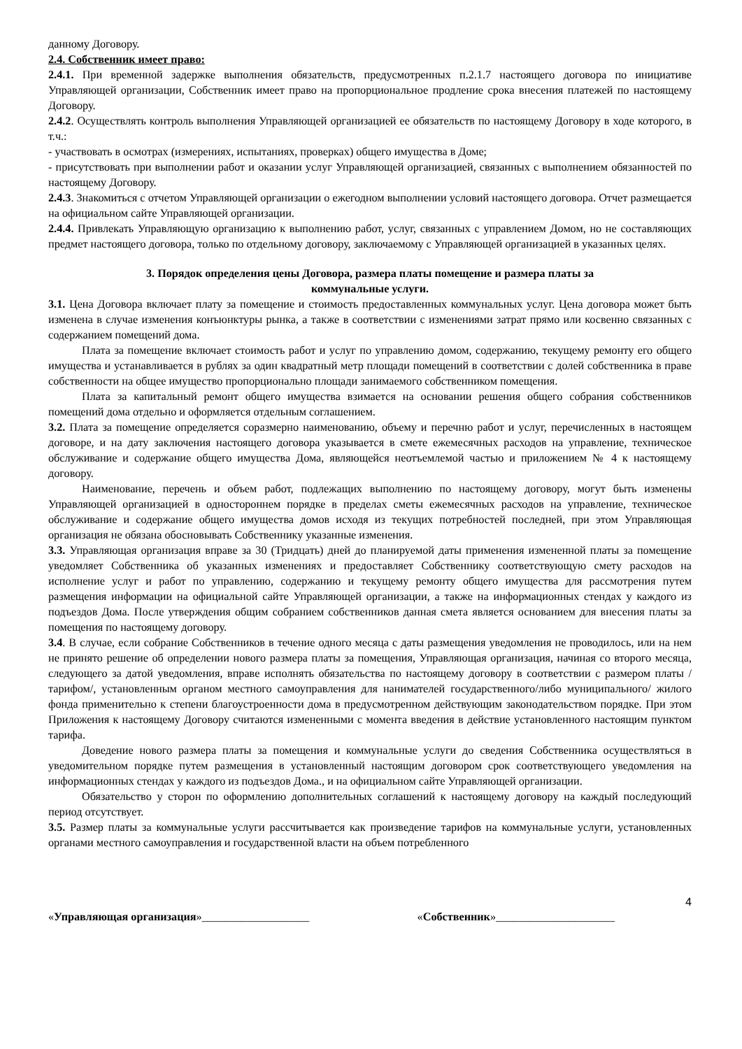данному Договору.
2.4. Собственник имеет право:
2.4.1. При временной задержке выполнения обязательств, предусмотренных п.2.1.7 настоящего договора по инициативе Управляющей организации, Собственник имеет право на пропорциональное продление срока внесения платежей по настоящему Договору.
2.4.2. Осуществлять контроль выполнения Управляющей организацией ее обязательств по настоящему Договору в ходе которого, в т.ч.:
- участвовать в осмотрах (измерениях, испытаниях, проверках) общего имущества в Доме;
- присутствовать при выполнении работ и оказании услуг Управляющей организацией, связанных с выполнением обязанностей по настоящему Договору.
2.4.3. Знакомиться с отчетом Управляющей организации о ежегодном выполнении условий настоящего договора. Отчет размещается на официальном сайте Управляющей организации.
2.4.4. Привлекать Управляющую организацию к выполнению работ, услуг, связанных с управлением Домом, но не составляющих предмет настоящего договора, только по отдельному договору, заключаемому с Управляющей организацией в указанных целях.
3. Порядок определения цены Договора, размера платы помещение и размера платы за
коммунальные услуги.
3.1. Цена Договора включает плату за помещение и стоимость предоставленных коммунальных услуг. Цена договора может быть изменена в случае изменения конъюнктуры рынка, а также в соответствии с изменениями затрат прямо или косвенно связанных с содержанием помещений дома.
Плата за помещение включает стоимость работ и услуг по управлению домом, содержанию, текущему ремонту его общего имущества и устанавливается в рублях за один квадратный метр площади помещений в соответствии с долей собственника в праве собственности на общее имущество пропорционально площади занимаемого собственником помещения.
Плата за капитальный ремонт общего имущества взимается на основании решения общего собрания собственников помещений дома отдельно и оформляется отдельным соглашением.
3.2. Плата за помещение определяется соразмерно наименованию, объему и перечню работ и услуг, перечисленных в настоящем договоре, и на дату заключения настоящего договора указывается в смете ежемесячных расходов на управление, техническое обслуживание и содержание общего имущества Дома, являющейся неотъемлемой частью и приложением № 4 к настоящему договору.
Наименование, перечень и объем работ, подлежащих выполнению по настоящему договору, могут быть изменены Управляющей организацией в одностороннем порядке в пределах сметы ежемесячных расходов на управление, техническое обслуживание и содержание общего имущества домов исходя из текущих потребностей последней, при этом Управляющая организация не обязана обосновывать Собственнику указанные изменения.
3.3. Управляющая организация вправе за 30 (Тридцать) дней до планируемой даты применения измененной платы за помещение уведомляет Собственника об указанных изменениях и предоставляет Собственнику соответствующую смету расходов на исполнение услуг и работ по управлению, содержанию и текущему ремонту общего имущества для рассмотрения путем размещения информации на официальной сайте Управляющей организации, а также на информационных стендах у каждого из подъездов Дома. После утверждения общим собранием собственников данная смета является основанием для внесения платы за помещения по настоящему договору.
3.4. В случае, если собрание Собственников в течение одного месяца с даты размещения уведомления не проводилось, или на нем не принято решение об определении нового размера платы за помещения, Управляющая организация, начиная со второго месяца, следующего за датой уведомления, вправе исполнять обязательства по настоящему договору в соответствии с размером платы /тарифом/, установленным органом местного самоуправления для нанимателей государственного/либо муниципального/ жилого фонда применительно к степени благоустроенности дома в предусмотренном действующим законодательством порядке. При этом Приложения к настоящему Договору считаются измененными с момента введения в действие установленного настоящим пунктом тарифа.
Доведение нового размера платы за помещения и коммунальные услуги до сведения Собственника осуществляться в уведомительном порядке путем размещения в установленный настоящим договором срок соответствующего уведомления на информационных стендах у каждого из подъездов Дома., и на официальном сайте Управляющей организации.
Обязательство у сторон по оформлению дополнительных соглашений к настоящему договору на каждый последующий период отсутствует.
3.5. Размер платы за коммунальные услуги рассчитывается как произведение тарифов на коммунальные услуги, установленных органами местного самоуправления и государственной власти на объем потребленного
4
«Управляющая организация»___________________ «Собственник»_____________________